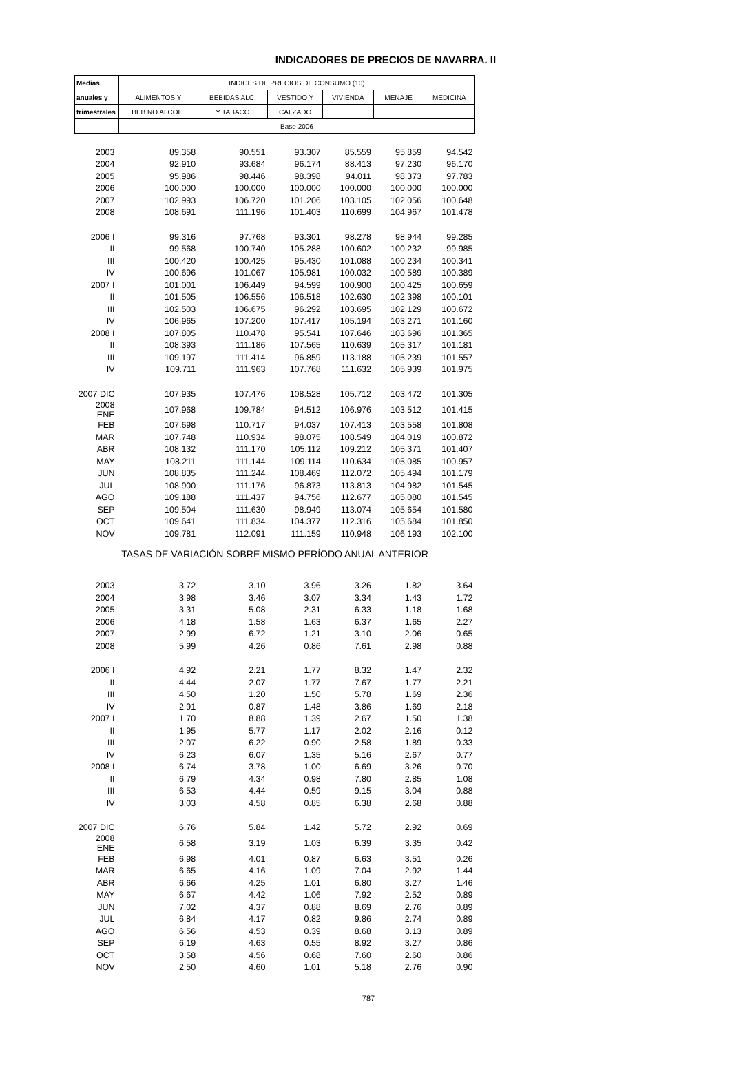INDICADORES DE PRECIOS DE NAVARRA. II
| Medias | INDICES DE PRECIOS DE CONSUMO (10) | | | | | |
| --- | --- | --- | --- | --- | --- | --- |
| anuales y | ALIMENTOS Y | BEBIDAS ALC. | VESTIDO Y | VIVIENDA | MENAJE | MEDICINA |
| trimestrales | BEB.NO ALCOH. | Y TABACO | CALZADO | | | |
| | Base 2006 | | | | | |
| 2003 | 89.358 | 90.551 | 93.307 | 85.559 | 95.859 | 94.542 |
| 2004 | 92.910 | 93.684 | 96.174 | 88.413 | 97.230 | 96.170 |
| 2005 | 95.986 | 98.446 | 98.398 | 94.011 | 98.373 | 97.783 |
| 2006 | 100.000 | 100.000 | 100.000 | 100.000 | 100.000 | 100.000 |
| 2007 | 102.993 | 106.720 | 101.206 | 103.105 | 102.056 | 100.648 |
| 2008 | 108.691 | 111.196 | 101.403 | 110.699 | 104.967 | 101.478 |
| 2006 I | 99.316 | 97.768 | 93.301 | 98.278 | 98.944 | 99.285 |
| II | 99.568 | 100.740 | 105.288 | 100.602 | 100.232 | 99.985 |
| III | 100.420 | 100.425 | 95.430 | 101.088 | 100.234 | 100.341 |
| IV | 100.696 | 101.067 | 105.981 | 100.032 | 100.589 | 100.389 |
| 2007 I | 101.001 | 106.449 | 94.599 | 100.900 | 100.425 | 100.659 |
| II | 101.505 | 106.556 | 106.518 | 102.630 | 102.398 | 100.101 |
| III | 102.503 | 106.675 | 96.292 | 103.695 | 102.129 | 100.672 |
| IV | 106.965 | 107.200 | 107.417 | 105.194 | 103.271 | 101.160 |
| 2008 I | 107.805 | 110.478 | 95.541 | 107.646 | 103.696 | 101.365 |
| II | 108.393 | 111.186 | 107.565 | 110.639 | 105.317 | 101.181 |
| III | 109.197 | 111.414 | 96.859 | 113.188 | 105.239 | 101.557 |
| IV | 109.711 | 111.963 | 107.768 | 111.632 | 105.939 | 101.975 |
| 2007 DIC | 107.935 | 107.476 | 108.528 | 105.712 | 103.472 | 101.305 |
| 2008 ENE | 107.968 | 109.784 | 94.512 | 106.976 | 103.512 | 101.415 |
| FEB | 107.698 | 110.717 | 94.037 | 107.413 | 103.558 | 101.808 |
| MAR | 107.748 | 110.934 | 98.075 | 108.549 | 104.019 | 100.872 |
| ABR | 108.132 | 111.170 | 105.112 | 109.212 | 105.371 | 101.407 |
| MAY | 108.211 | 111.144 | 109.114 | 110.634 | 105.085 | 100.957 |
| JUN | 108.835 | 111.244 | 108.469 | 112.072 | 105.494 | 101.179 |
| JUL | 108.900 | 111.176 | 96.873 | 113.813 | 104.982 | 101.545 |
| AGO | 109.188 | 111.437 | 94.756 | 112.677 | 105.080 | 101.545 |
| SEP | 109.504 | 111.630 | 98.949 | 113.074 | 105.654 | 101.580 |
| OCT | 109.641 | 111.834 | 104.377 | 112.316 | 105.684 | 101.850 |
| NOV | 109.781 | 112.091 | 111.159 | 110.948 | 106.193 | 102.100 |
| TASAS DE VARIACIÓN SOBRE MISMO PERÍODO ANUAL ANTERIOR | | | | | | |
| 2003 | 3.72 | 3.10 | 3.96 | 3.26 | 1.82 | 3.64 |
| 2004 | 3.98 | 3.46 | 3.07 | 3.34 | 1.43 | 1.72 |
| 2005 | 3.31 | 5.08 | 2.31 | 6.33 | 1.18 | 1.68 |
| 2006 | 4.18 | 1.58 | 1.63 | 6.37 | 1.65 | 2.27 |
| 2007 | 2.99 | 6.72 | 1.21 | 3.10 | 2.06 | 0.65 |
| 2008 | 5.99 | 4.26 | 0.86 | 7.61 | 2.98 | 0.88 |
| 2006 I | 4.92 | 2.21 | 1.77 | 8.32 | 1.47 | 2.32 |
| II | 4.44 | 2.07 | 1.77 | 7.67 | 1.77 | 2.21 |
| III | 4.50 | 1.20 | 1.50 | 5.78 | 1.69 | 2.36 |
| IV | 2.91 | 0.87 | 1.48 | 3.86 | 1.69 | 2.18 |
| 2007 I | 1.70 | 8.88 | 1.39 | 2.67 | 1.50 | 1.38 |
| II | 1.95 | 5.77 | 1.17 | 2.02 | 2.16 | 0.12 |
| III | 2.07 | 6.22 | 0.90 | 2.58 | 1.89 | 0.33 |
| IV | 6.23 | 6.07 | 1.35 | 5.16 | 2.67 | 0.77 |
| 2008 I | 6.74 | 3.78 | 1.00 | 6.69 | 3.26 | 0.70 |
| II | 6.79 | 4.34 | 0.98 | 7.80 | 2.85 | 1.08 |
| III | 6.53 | 4.44 | 0.59 | 9.15 | 3.04 | 0.88 |
| IV | 3.03 | 4.58 | 0.85 | 6.38 | 2.68 | 0.88 |
| 2007 DIC | 6.76 | 5.84 | 1.42 | 5.72 | 2.92 | 0.69 |
| 2008 ENE | 6.58 | 3.19 | 1.03 | 6.39 | 3.35 | 0.42 |
| FEB | 6.98 | 4.01 | 0.87 | 6.63 | 3.51 | 0.26 |
| MAR | 6.65 | 4.16 | 1.09 | 7.04 | 2.92 | 1.44 |
| ABR | 6.66 | 4.25 | 1.01 | 6.80 | 3.27 | 1.46 |
| MAY | 6.67 | 4.42 | 1.06 | 7.92 | 2.52 | 0.89 |
| JUN | 7.02 | 4.37 | 0.88 | 8.69 | 2.76 | 0.89 |
| JUL | 6.84 | 4.17 | 0.82 | 9.86 | 2.74 | 0.89 |
| AGO | 6.56 | 4.53 | 0.39 | 8.68 | 3.13 | 0.89 |
| SEP | 6.19 | 4.63 | 0.55 | 8.92 | 3.27 | 0.86 |
| OCT | 3.58 | 4.56 | 0.68 | 7.60 | 2.60 | 0.86 |
| NOV | 2.50 | 4.60 | 1.01 | 5.18 | 2.76 | 0.90 |
787